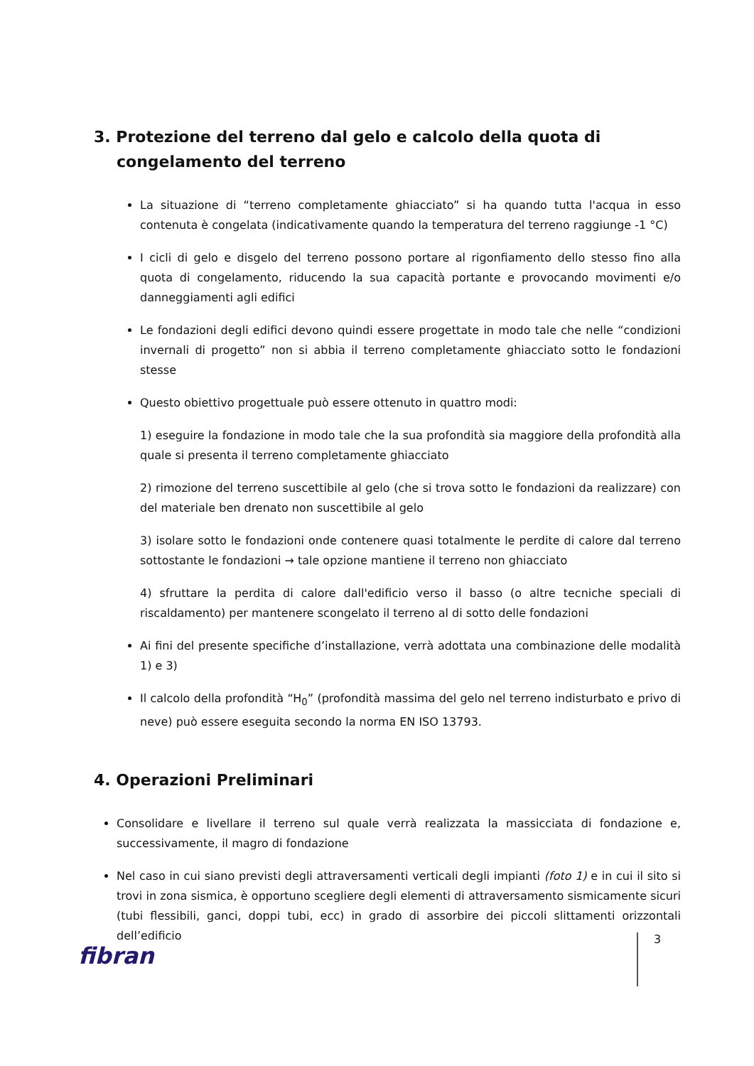3. Protezione del terreno dal gelo e calcolo della quota di congelamento del terreno
La situazione di “terreno completamente ghiacciato” si ha quando tutta l'acqua in esso contenuta è congelata (indicativamente quando la temperatura del terreno raggiunge -1 °C)
I cicli di gelo e disgelo del terreno possono portare al rigonfiamento dello stesso fino alla quota di congelamento, riducendo la sua capacità portante e provocando movimenti e/o danneggiamenti agli edifici
Le fondazioni degli edifici devono quindi essere progettate in modo tale che nelle “condizioni invernali di progetto” non si abbia il terreno completamente ghiacciato sotto le fondazioni stesse
Questo obiettivo progettuale può essere ottenuto in quattro modi:
1) eseguire la fondazione in modo tale che la sua profondità sia maggiore della profondità alla quale si presenta il terreno completamente ghiacciato
2) rimozione del terreno suscettibile al gelo (che si trova sotto le fondazioni da realizzare) con del materiale ben drenato non suscettibile al gelo
3) isolare sotto le fondazioni onde contenere quasi totalmente le perdite di calore dal terreno sottostante le fondazioni → tale opzione mantiene il terreno non ghiacciato
4) sfruttare la perdita di calore dall'edificio verso il basso (o altre tecniche speciali di riscaldamento) per mantenere scongelato il terreno al di sotto delle fondazioni
Ai fini del presente specifiche d’installazione, verrà adottata una combinazione delle modalità 1) e 3)
Il calcolo della profondità “H<sub>0</sub>” (profondità massima del gelo nel terreno indisturbato e privo di neve) può essere eseguita secondo la norma EN ISO 13793.
4. Operazioni Preliminari
Consolidare e livellare il terreno sul quale verrà realizzata la massicciata di fondazione e, successivamente, il magro di fondazione
Nel caso in cui siano previsti degli attraversamenti verticali degli impianti (foto 1) e in cui il sito si trovi in zona sismica, è opportuno scegliere degli elementi di attraversamento sismicamente sicuri (tubi flessibili, ganci, doppi tubi, ecc) in grado di assorbire dei piccoli slittamenti orizzontali dell’edificio
fibran
3